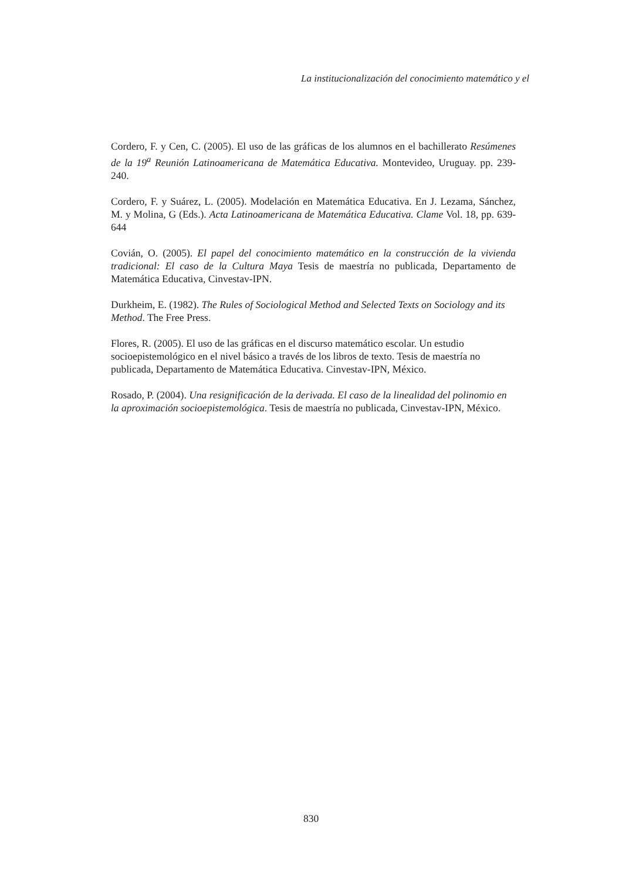La institucionalización del conocimiento matemático y el
Cordero, F. y Cen, C. (2005). El uso de las gráficas de los alumnos en el bachillerato Resúmenes de la 19<sup>a</sup> Reunión Latinoamericana de Matemática Educativa. Montevideo, Uruguay. pp. 239-240.
Cordero, F. y Suárez, L. (2005). Modelación en Matemática Educativa. En J. Lezama, Sánchez, M. y Molina, G (Eds.). Acta Latinoamericana de Matemática Educativa. Clame Vol. 18, pp. 639-644
Covián, O. (2005). El papel del conocimiento matemático en la construcción de la vivienda tradicional: El caso de la Cultura Maya Tesis de maestría no publicada, Departamento de Matemática Educativa, Cinvestav-IPN.
Durkheim, E. (1982). The Rules of Sociological Method and Selected Texts on Sociology and its Method. The Free Press.
Flores, R. (2005). El uso de las gráficas en el discurso matemático escolar. Un estudio socioepistemológico en el nivel básico a través de los libros de texto. Tesis de maestría no publicada, Departamento de Matemática Educativa. Cinvestav-IPN, México.
Rosado, P. (2004). Una resignificación de la derivada. El caso de la linealidad del polinomio en la aproximación socioepistemológica. Tesis de maestría no publicada, Cinvestav-IPN, México.
830